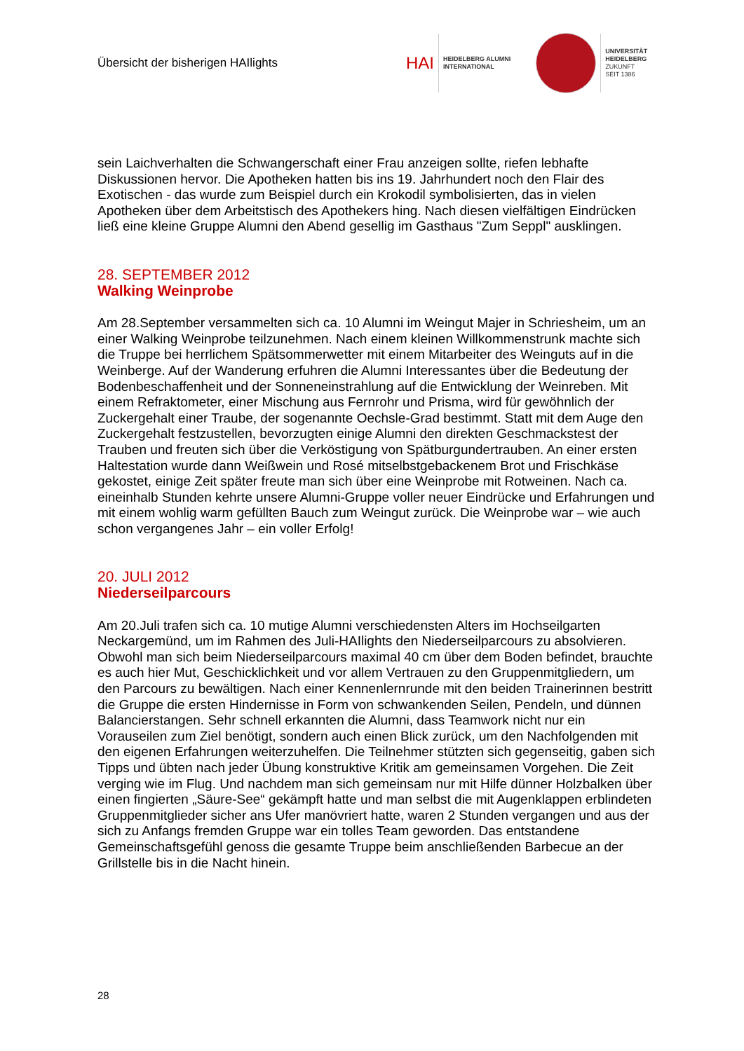Übersicht der bisherigen HAIlights
HAI
HEIDELBERG ALUMNI
INTERNATIONAL
UNIVERSITÄT
HEIDELBERG
ZUKUNFT
SEIT 1386
sein Laichverhalten die Schwangerschaft einer Frau anzeigen sollte, riefen lebhafte Diskussionen hervor. Die Apotheken hatten bis ins 19. Jahrhundert noch den Flair des Exotischen - das wurde zum Beispiel durch ein Krokodil symbolisierten, das in vielen Apotheken über dem Arbeitstisch des Apothekers hing. Nach diesen vielfältigen Eindrücken ließ eine kleine Gruppe Alumni den Abend gesellig im Gasthaus "Zum Seppl" ausklingen.
28. SEPTEMBER 2012
Walking Weinprobe
Am 28.September versammelten sich ca. 10 Alumni im Weingut Majer in Schriesheim, um an einer Walking Weinprobe teilzunehmen. Nach einem kleinen Willkommenstrunk machte sich die Truppe bei herrlichem Spätsommerwetter mit einem Mitarbeiter des Weinguts auf in die Weinberge. Auf der Wanderung erfuhren die Alumni Interessantes über die Bedeutung der Bodenbeschaffenheit und der Sonneneinstrahlung auf die Entwicklung der Weinreben. Mit einem Refraktometer, einer Mischung aus Fernrohr und Prisma, wird für gewöhnlich der Zuckergehalt einer Traube, der sogenannte Oechsle-Grad bestimmt. Statt mit dem Auge den Zuckergehalt festzustellen, bevorzugten einige Alumni den direkten Geschmackstest der Trauben und freuten sich über die Verköstigung von Spätburgundertrauben. An einer ersten Haltestation wurde dann Weißwein und Rosé mitselbstgebackenem Brot und Frischkäse gekostet, einige Zeit später freute man sich über eine Weinprobe mit Rotweinen. Nach ca. eineinhalb Stunden kehrte unsere Alumni-Gruppe voller neuer Eindrücke und Erfahrungen und mit einem wohlig warm gefüllten Bauch zum Weingut zurück. Die Weinprobe war – wie auch schon vergangenes Jahr – ein voller Erfolg!
20. JULI 2012
Niederseilparcours
Am 20.Juli trafen sich ca. 10 mutige Alumni verschiedensten Alters im Hochseilgarten Neckargemünd, um im Rahmen des Juli-HAIlights den Niederseilparcours zu absolvieren. Obwohl man sich beim Niederseilparcours maximal 40 cm über dem Boden befindet, brauchte es auch hier Mut, Geschicklichkeit und vor allem Vertrauen zu den Gruppenmitgliedern, um den Parcours zu bewältigen. Nach einer Kennenlernrunde mit den beiden Trainerinnen bestritt die Gruppe die ersten Hindernisse in Form von schwankenden Seilen, Pendeln, und dünnen Balancierstangen. Sehr schnell erkannten die Alumni, dass Teamwork nicht nur ein Vorauseilen zum Ziel benötigt, sondern auch einen Blick zurück, um den Nachfolgenden mit den eigenen Erfahrungen weiterzuhelfen. Die Teilnehmer stützten sich gegenseitig, gaben sich Tipps und übten nach jeder Übung konstruktive Kritik am gemeinsamen Vorgehen. Die Zeit verging wie im Flug. Und nachdem man sich gemeinsam nur mit Hilfe dünner Holzbalken über einen fingierten „Säure-See“ gekämpft hatte und man selbst die mit Augenklappen erblindeten Gruppenmitglieder sicher ans Ufer manövriert hatte, waren 2 Stunden vergangen und aus der sich zu Anfangs fremden Gruppe war ein tolles Team geworden. Das entstandene Gemeinschaftsgefühl genoss die gesamte Truppe beim anschließenden Barbecue an der Grillstelle bis in die Nacht hinein.
28